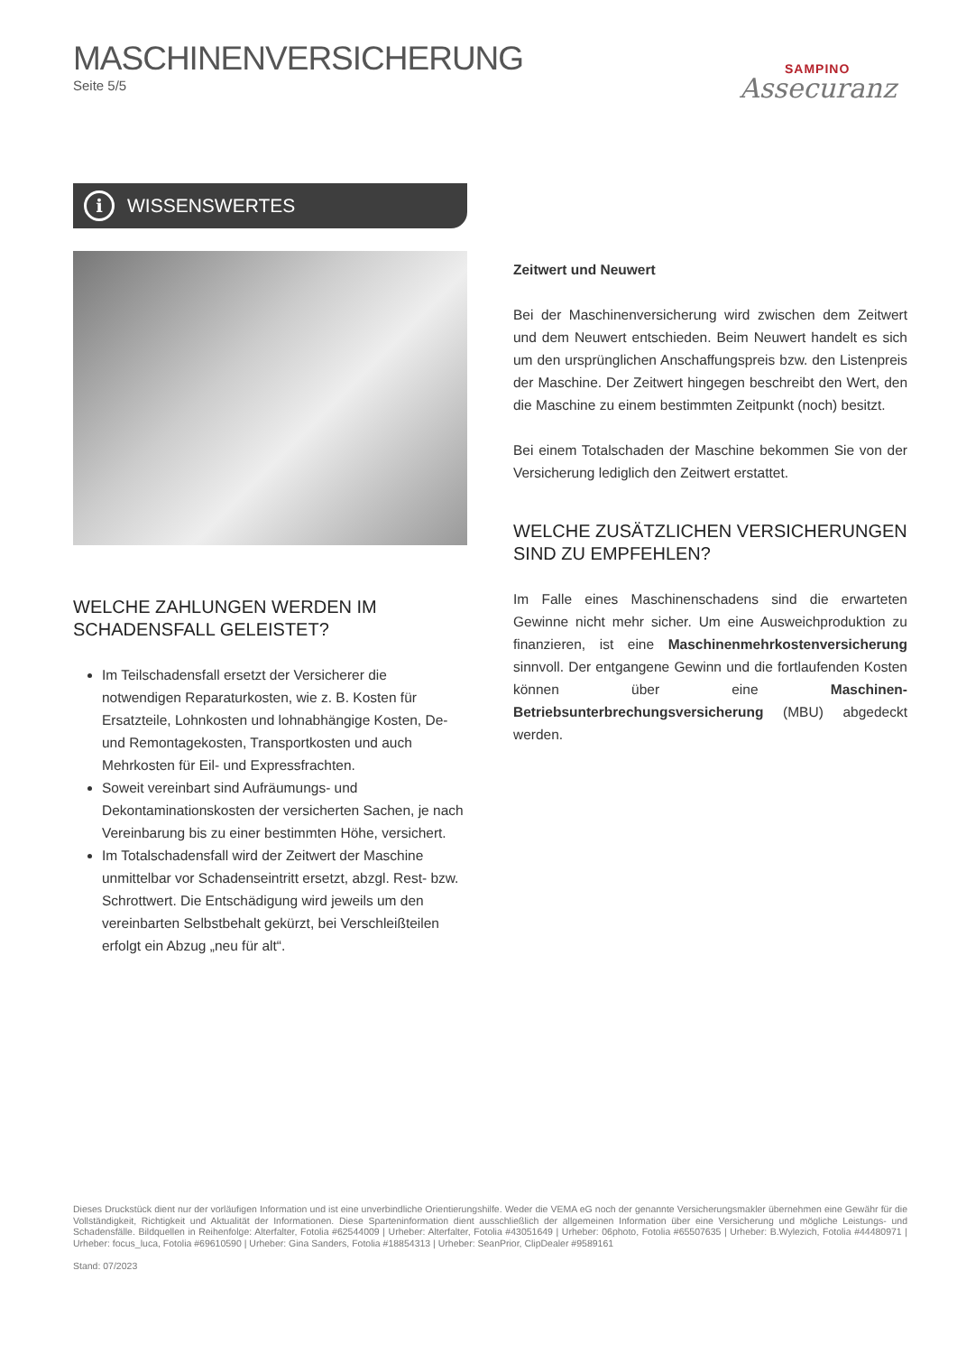MASCHINENVERSICHERUNG
Seite 5/5
SAMPINO
Assecuranz
i WISSENSWERTES
WELCHE ZAHLUNGEN WERDEN IM SCHADENSFALL GELEISTET?
Im Teilschadensfall ersetzt der Versicherer die notwendigen Reparaturkosten, wie z. B. Kosten für Ersatzteile, Lohnkosten und lohnabhängige Kosten, De- und Remontagekosten, Transportkosten und auch Mehrkosten für Eil- und Expressfrachten.
Soweit vereinbart sind Aufräumungs- und Dekontaminationskosten der versicherten Sachen, je nach Vereinbarung bis zu einer bestimmten Höhe, versichert.
Im Totalschadensfall wird der Zeitwert der Maschine unmittelbar vor Schadenseintritt ersetzt, abzgl. Rest- bzw. Schrottwert. Die Entschädigung wird jeweils um den vereinbarten Selbstbehalt gekürzt, bei Verschleißteilen erfolgt ein Abzug „neu für alt“.
Zeitwert und Neuwert
Bei der Maschinenversicherung wird zwischen dem Zeitwert und dem Neuwert entschieden. Beim Neuwert handelt es sich um den ursprünglichen Anschaffungspreis bzw. den Listenpreis der Maschine. Der Zeitwert hingegen beschreibt den Wert, den die Maschine zu einem bestimmten Zeitpunkt (noch) besitzt.
Bei einem Totalschaden der Maschine bekommen Sie von der Versicherung lediglich den Zeitwert erstattet.
WELCHE ZUSÄTZLICHEN VERSICHERUNGEN SIND ZU EMPFEHLEN?
Im Falle eines Maschinenschadens sind die erwarteten Gewinne nicht mehr sicher. Um eine Ausweichproduktion zu finanzieren, ist eine Maschinenmehrkostenversicherung sinnvoll. Der entgangene Gewinn und die fortlaufenden Kosten können über eine Maschinen-Betriebsunterbrechungsversicherung (MBU) abgedeckt werden.
Dieses Druckstück dient nur der vorläufigen Information und ist eine unverbindliche Orientierungshilfe. Weder die VEMA eG noch der genannte Versicherungsmakler übernehmen eine Gewähr für die Vollständigkeit, Richtigkeit und Aktualität der Informationen. Diese Sparteninformation dient ausschließlich der allgemeinen Information über eine Versicherung und mögliche Leistungs- und Schadensfälle. Bildquellen in Reihenfolge: Alterfalter, Fotolia #62544009 | Urheber: Alterfalter, Fotolia #43051649 | Urheber: 06photo, Fotolia #65507635 | Urheber: B.Wylezich, Fotolia #44480971 | Urheber: focus_luca, Fotolia #69610590 | Urheber: Gina Sanders, Fotolia #18854313 | Urheber: SeanPrior, ClipDealer #9589161
Stand: 07/2023